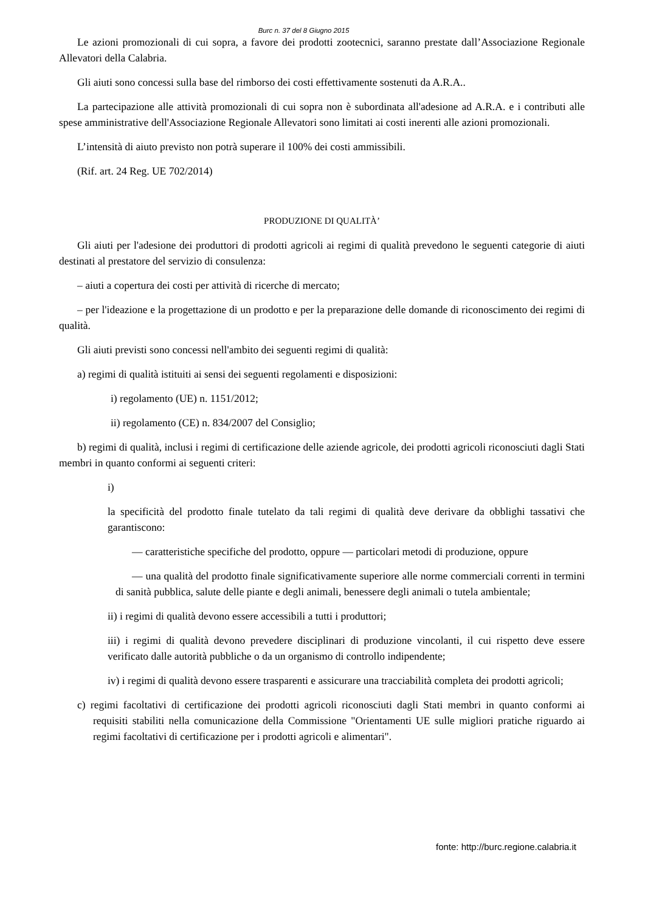Burc n. 37 del 8 Giugno 2015
Le azioni promozionali di cui sopra, a favore dei prodotti zootecnici, saranno prestate dall’Associazione Regionale Allevatori della Calabria.
Gli aiuti sono concessi sulla base del rimborso dei costi effettivamente sostenuti da A.R.A..
La partecipazione alle attività promozionali di cui sopra non è subordinata all'adesione ad A.R.A. e i contributi alle spese amministrative dell'Associazione Regionale Allevatori sono limitati ai costi inerenti alle azioni promozionali.
L’intensità di aiuto previsto non potrà superare il 100% dei costi ammissibili.
(Rif. art. 24 Reg. UE 702/2014)
PRODUZIONE DI QUALITÀ’
Gli aiuti per l'adesione dei produttori di prodotti agricoli ai regimi di qualità prevedono le seguenti categorie di aiuti destinati al prestatore del servizio di consulenza:
– aiuti a copertura dei costi per attività di ricerche di mercato;
– per l'ideazione e la progettazione di un prodotto e per la preparazione delle domande di riconoscimento dei regimi di qualità.
Gli aiuti previsti sono concessi nell'ambito dei seguenti regimi di qualità:
a) regimi di qualità istituiti ai sensi dei seguenti regolamenti e disposizioni:
i) regolamento (UE) n. 1151/2012;
ii) regolamento (CE) n. 834/2007 del Consiglio;
b) regimi di qualità, inclusi i regimi di certificazione delle aziende agricole, dei prodotti agricoli riconosciuti dagli Stati membri in quanto conformi ai seguenti criteri:
i)
la specificità del prodotto finale tutelato da tali regimi di qualità deve derivare da obblighi tassativi che garantiscono:
— caratteristiche specifiche del prodotto, oppure — particolari metodi di produzione, oppure
— una qualità del prodotto finale significativamente superiore alle norme commerciali correnti in termini di sanità pubblica, salute delle piante e degli animali, benessere degli animali o tutela ambientale;
ii) i regimi di qualità devono essere accessibili a tutti i produttori;
iii) i regimi di qualità devono prevedere disciplinari di produzione vincolanti, il cui rispetto deve essere verificato dalle autorità pubbliche o da un organismo di controllo indipendente;
iv) i regimi di qualità devono essere trasparenti e assicurare una tracciabilità completa dei prodotti agricoli;
c) regimi facoltativi di certificazione dei prodotti agricoli riconosciuti dagli Stati membri in quanto conformi ai requisiti stabiliti nella comunicazione della Commissione "Orientamenti UE sulle migliori pratiche riguardo ai regimi facoltativi di certificazione per i prodotti agricoli e alimentari".
fonte: http://burc.regione.calabria.it